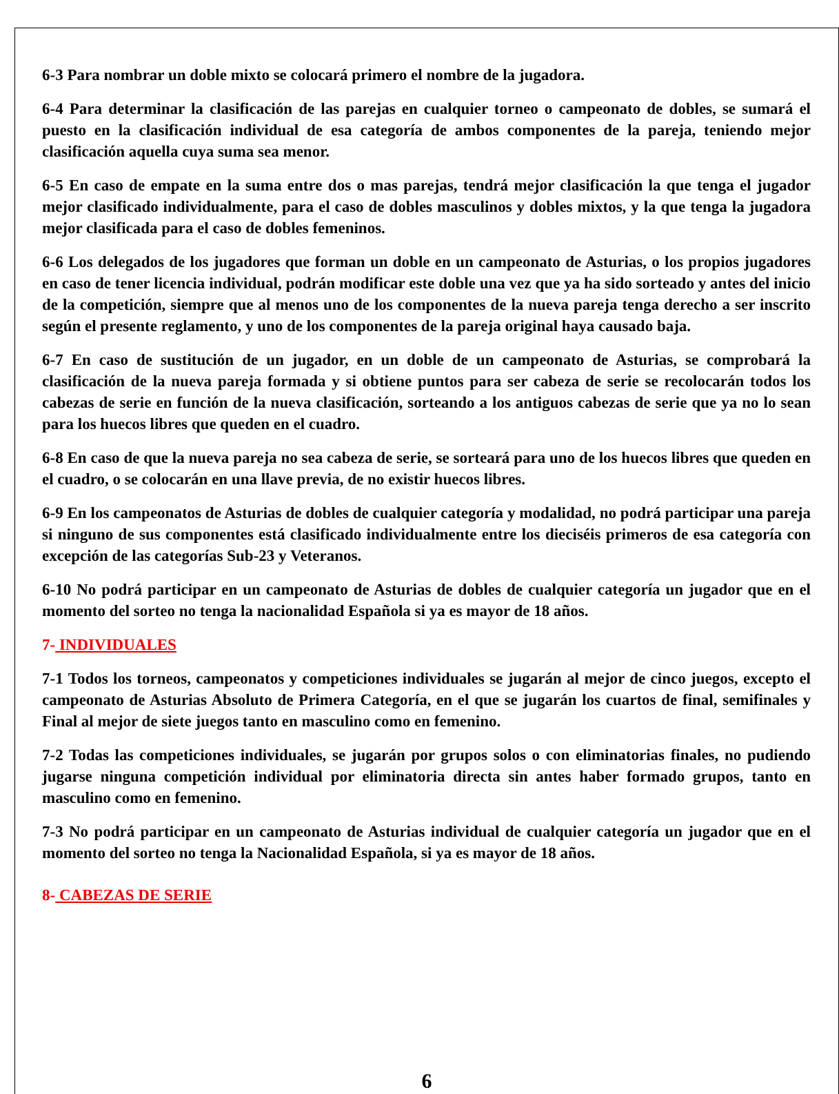6-3 Para nombrar un doble mixto se colocará primero el nombre de la jugadora.
6-4 Para determinar la clasificación de las parejas en cualquier torneo o campeonato de dobles, se sumará el puesto en la clasificación individual de esa categoría de ambos componentes de la pareja, teniendo mejor clasificación aquella cuya suma sea menor.
6-5 En caso de empate en la suma entre dos o mas parejas, tendrá mejor clasificación la que tenga el jugador mejor clasificado individualmente, para el caso de dobles masculinos y dobles mixtos, y la que tenga la jugadora mejor clasificada para el caso de dobles femeninos.
6-6 Los delegados de los jugadores que forman un doble en un campeonato de Asturias, o los propios jugadores en caso de tener licencia individual, podrán modificar este doble una vez que ya ha sido sorteado y antes del inicio de la competición, siempre que al menos uno de los componentes de la nueva pareja tenga derecho a ser inscrito según el presente reglamento, y uno de los componentes de la pareja original haya causado baja.
6-7 En caso de sustitución de un jugador, en un doble de un campeonato de Asturias, se comprobará la clasificación de la nueva pareja formada y si obtiene puntos para ser cabeza de serie se recolocarán todos los cabezas de serie en función de la nueva clasificación, sorteando a los antiguos cabezas de serie que ya no lo sean para los huecos libres que queden en el cuadro.
6-8 En caso de que la nueva pareja no sea cabeza de serie, se sorteará para uno de los huecos libres que queden en el cuadro, o se colocarán en una llave previa, de no existir huecos libres.
6-9 En los campeonatos de Asturias de dobles de cualquier categoría y modalidad, no podrá participar una pareja si ninguno de sus componentes está clasificado individualmente entre los dieciséis primeros de esa categoría con excepción de las categorías Sub-23 y Veteranos.
6-10 No podrá participar en un campeonato de Asturias de dobles de cualquier categoría un jugador que en el momento del sorteo no tenga la nacionalidad Española si ya es mayor de 18 años.
7- INDIVIDUALES
7-1 Todos los torneos, campeonatos y competiciones individuales se jugarán al mejor de cinco juegos, excepto el campeonato de Asturias Absoluto de Primera Categoría, en el que se jugarán los cuartos de final, semifinales y Final al mejor de siete juegos tanto en masculino como en femenino.
7-2 Todas las competiciones individuales, se jugarán por grupos solos o con eliminatorias finales, no pudiendo jugarse ninguna competición individual por eliminatoria directa sin antes haber formado grupos, tanto en masculino como en femenino.
7-3 No podrá participar en un campeonato de Asturias individual de cualquier categoría un jugador que en el momento del sorteo no tenga la Nacionalidad Española, si ya es mayor de 18 años.
8- CABEZAS DE SERIE
6